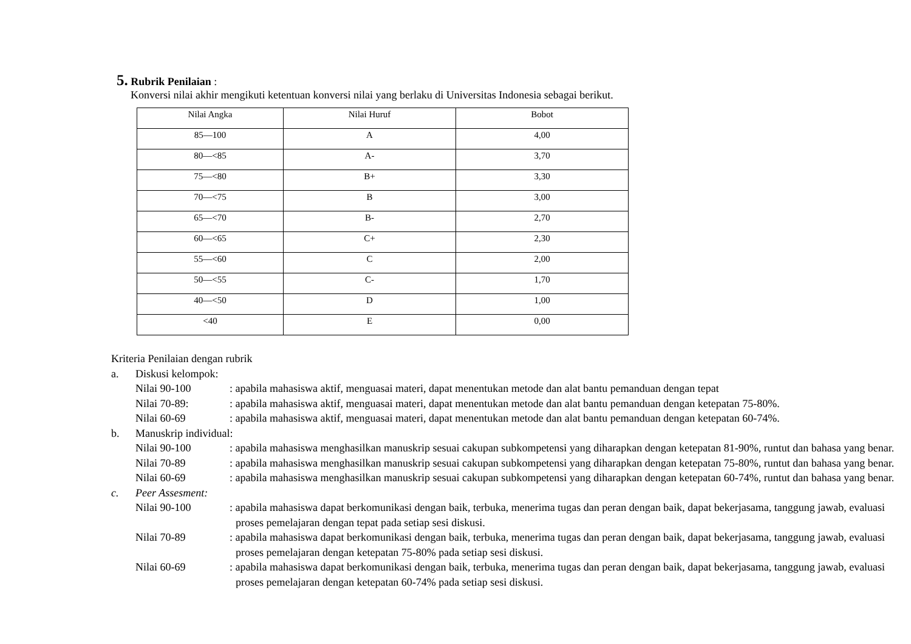5. Rubrik Penilaian :
Konversi nilai akhir mengikuti ketentuan konversi nilai yang berlaku di Universitas Indonesia sebagai berikut.
| Nilai Angka | Nilai Huruf | Bobot |
| --- | --- | --- |
| 85—100 | A | 4,00 |
| 80—<85 | A- | 3,70 |
| 75—<80 | B+ | 3,30 |
| 70—<75 | B | 3,00 |
| 65—<70 | B- | 2,70 |
| 60—<65 | C+ | 2,30 |
| 55—<60 | C | 2,00 |
| 50—<55 | C- | 1,70 |
| 40—<50 | D | 1,00 |
| <40 | E | 0,00 |
Kriteria Penilaian dengan rubrik
a. Diskusi kelompok:
Nilai 90-100: apabila mahasiswa aktif, menguasai materi, dapat menentukan metode dan alat bantu pemanduan dengan tepat
Nilai 70-89:: apabila mahasiswa aktif, menguasai materi, dapat menentukan metode dan alat bantu pemanduan dengan ketepatan 75-80%.
Nilai 60-69: apabila mahasiswa aktif, menguasai materi, dapat menentukan metode dan alat bantu pemanduan dengan ketepatan 60-74%.
b. Manuskrip individual:
Nilai 90-100: apabila mahasiswa menghasilkan manuskrip sesuai cakupan subkompetensi yang diharapkan dengan ketepatan 81-90%, runtut dan bahasa yang benar.
Nilai 70-89: apabila mahasiswa menghasilkan manuskrip sesuai cakupan subkompetensi yang diharapkan dengan ketepatan 75-80%, runtut dan bahasa yang benar.
Nilai 60-69: apabila mahasiswa menghasilkan manuskrip sesuai cakupan subkompetensi yang diharapkan dengan ketepatan 60-74%, runtut dan bahasa yang benar.
c. Peer Assesment:
Nilai 90-100: apabila mahasiswa dapat berkomunikasi dengan baik, terbuka, menerima tugas dan peran dengan baik, dapat bekerjasama, tanggung jawab, evaluasi proses pemelajaran dengan tepat pada setiap sesi diskusi.
Nilai 70-89: apabila mahasiswa dapat berkomunikasi dengan baik, terbuka, menerima tugas dan peran dengan baik, dapat bekerjasama, tanggung jawab, evaluasi proses pemelajaran dengan ketepatan 75-80% pada setiap sesi diskusi.
Nilai 60-69: apabila mahasiswa dapat berkomunikasi dengan baik, terbuka, menerima tugas dan peran dengan baik, dapat bekerjasama, tanggung jawab, evaluasi proses pemelajaran dengan ketepatan 60-74% pada setiap sesi diskusi.